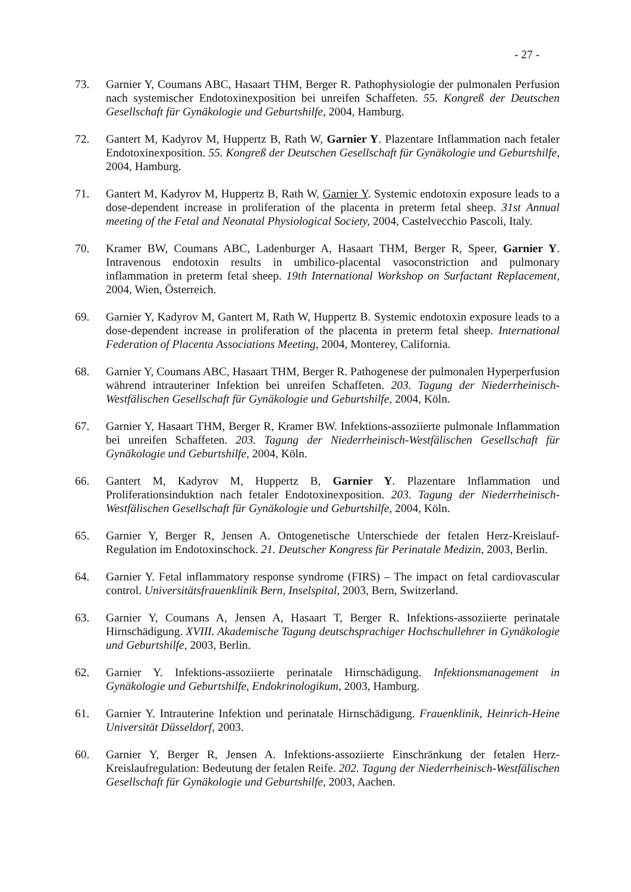- 27 -
73. Garnier Y, Coumans ABC, Hasaart THM, Berger R. Pathophysiologie der pulmonalen Perfusion nach systemischer Endotoxinexposition bei unreifen Schaffeten. 55. Kongreß der Deutschen Gesellschaft für Gynäkologie und Geburtshilfe, 2004, Hamburg.
72. Gantert M, Kadyrov M, Huppertz B, Rath W, Garnier Y. Plazentare Inflammation nach fetaler Endotoxinexposition. 55. Kongreß der Deutschen Gesellschaft für Gynäkologie und Geburtshilfe, 2004, Hamburg.
71. Gantert M, Kadyrov M, Huppertz B, Rath W, Garnier Y. Systemic endotoxin exposure leads to a dose-dependent increase in proliferation of the placenta in preterm fetal sheep. 31st Annual meeting of the Fetal and Neonatal Physiological Society, 2004, Castelvecchio Pascoli, Italy.
70. Kramer BW, Coumans ABC, Ladenburger A, Hasaart THM, Berger R, Speer, Garnier Y. Intravenous endotoxin results in umbilico-placental vasoconstriction and pulmonary inflammation in preterm fetal sheep. 19th International Workshop on Surfactant Replacement, 2004, Wien, Österreich.
69. Garnier Y, Kadyrov M, Gantert M, Rath W, Huppertz B. Systemic endotoxin exposure leads to a dose-dependent increase in proliferation of the placenta in preterm fetal sheep. International Federation of Placenta Associations Meeting, 2004, Monterey, California.
68. Garnier Y, Coumans ABC, Hasaart THM, Berger R. Pathogenese der pulmonalen Hyperperfusion während intrauteriner Infektion bei unreifen Schaffeten. 203. Tagung der Niederrheinisch-Westfälischen Gesellschaft für Gynäkologie und Geburtshilfe, 2004, Köln.
67. Garnier Y, Hasaart THM, Berger R, Kramer BW. Infektions-assoziierte pulmonale Inflammation bei unreifen Schaffeten. 203. Tagung der Niederrheinisch-Westfälischen Gesellschaft für Gynäkologie und Geburtshilfe, 2004, Köln.
66. Gantert M, Kadyrov M, Huppertz B, Garnier Y. Plazentare Inflammation und Proliferationsinduktion nach fetaler Endotoxinexposition. 203. Tagung der Niederrheinisch-Westfälischen Gesellschaft für Gynäkologie und Geburtshilfe, 2004, Köln.
65. Garnier Y, Berger R, Jensen A. Ontogenetische Unterschiede der fetalen Herz-Kreislauf-Regulation im Endotoxinschock. 21. Deutscher Kongress für Perinatale Medizin, 2003, Berlin.
64. Garnier Y. Fetal inflammatory response syndrome (FIRS) – The impact on fetal cardiovascular control. Universitätsfrauenklinik Bern, Inselspital, 2003, Bern, Switzerland.
63. Garnier Y, Coumans A, Jensen A, Hasaart T, Berger R. Infektions-assoziierte perinatale Hirnschädigung. XVIII. Akademische Tagung deutschsprachiger Hochschullehrer in Gynäkologie und Geburtshilfe, 2003, Berlin.
62. Garnier Y. Infektions-assoziierte perinatale Hirnschädigung. Infektionsmanagement in Gynäkologie und Geburtshilfe, Endokrinologikum, 2003, Hamburg.
61. Garnier Y. Intrauterine Infektion und perinatale Hirnschädigung. Frauenklinik, Heinrich-Heine Universität Düsseldorf, 2003.
60. Garnier Y, Berger R, Jensen A. Infektions-assoziierte Einschränkung der fetalen Herz-Kreislaufregulation: Bedeutung der fetalen Reife. 202. Tagung der Niederrheinisch-Westfälischen Gesellschaft für Gynäkologie und Geburtshilfe, 2003, Aachen.